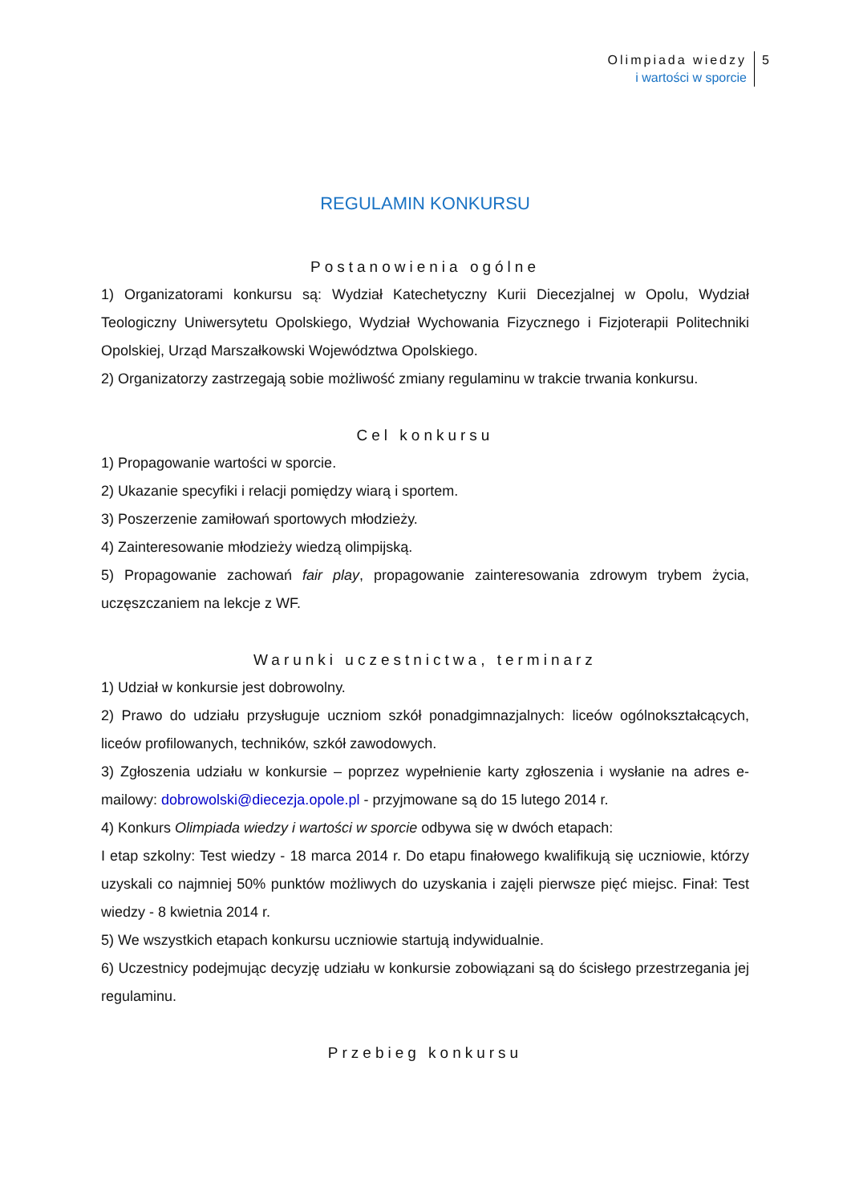Olimpiada wiedzy
i wartości w sporcie
5
REGULAMIN KONKURSU
Postanowienia ogólne
1) Organizatorami konkursu są: Wydział Katechetyczny Kurii Diecezjalnej w Opolu, Wydział Teologiczny Uniwersytetu Opolskiego, Wydział Wychowania Fizycznego i Fizjoterapii Politechniki Opolskiej, Urząd Marszałkowski Województwa Opolskiego.
2) Organizatorzy zastrzegają sobie możliwość zmiany regulaminu w trakcie trwania konkursu.
Cel konkursu
1) Propagowanie wartości w sporcie.
2) Ukazanie specyfiki i relacji pomiędzy wiarą i sportem.
3) Poszerzenie zamiłowań sportowych młodzieży.
4) Zainteresowanie młodzieży wiedzą olimpijską.
5) Propagowanie zachowań fair play, propagowanie zainteresowania zdrowym trybem życia, uczęszczaniem na lekcje z WF.
Warunki uczestnictwa, terminarz
1) Udział w konkursie jest dobrowolny.
2) Prawo do udziału przysługuje uczniom szkół ponadgimnazjalnych: liceów ogólnokształcących, liceów profilowanych, techników, szkół zawodowych.
3) Zgłoszenia udziału w konkursie – poprzez wypełnienie karty zgłoszenia i wysłanie na adres e-mailowy: dobrowolski@diecezja.opole.pl - przyjmowane są do 15 lutego 2014 r.
4) Konkurs Olimpiada wiedzy i wartości w sporcie odbywa się w dwóch etapach:
I etap szkolny: Test wiedzy - 18 marca 2014 r. Do etapu finałowego kwalifikują się uczniowie, którzy uzyskali co najmniej 50% punktów możliwych do uzyskania i zajęli pierwsze pięć miejsc. Finał: Test wiedzy - 8 kwietnia 2014 r.
5) We wszystkich etapach konkursu uczniowie startują indywidualnie.
6) Uczestnicy podejmując decyzję udziału w konkursie zobowiązani są do ścisłego przestrzegania jej regulaminu.
Przebieg konkursu